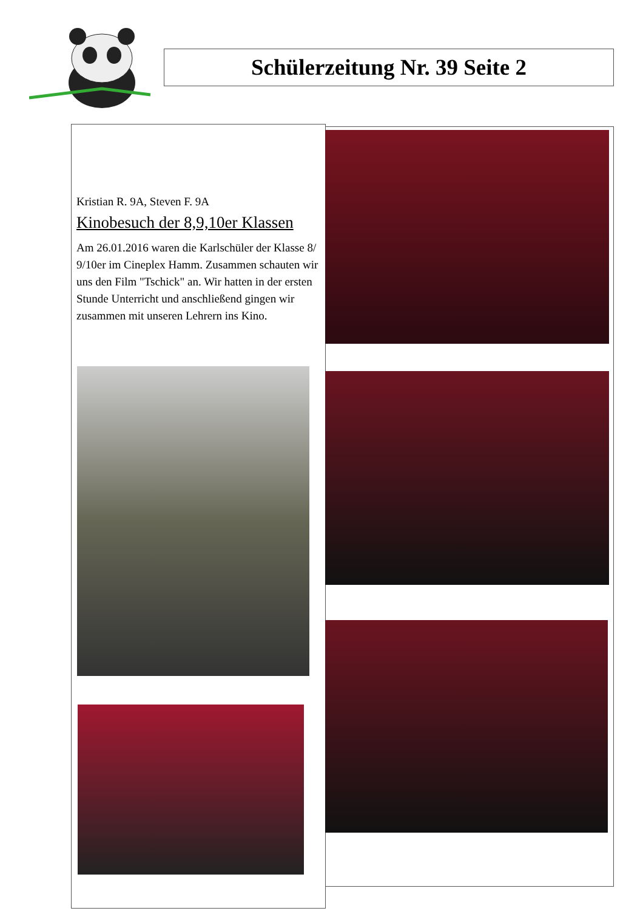Schülerzeitung Nr. 39 Seite 2
Kristian R. 9A, Steven F. 9A
Kinobesuch der 8,9,10er Klassen
Am 26.01.2016 waren die Karlschüler der Klasse 8/ 9/10er im Cineplex Hamm. Zusammen schauten wir uns den Film "Tschick" an. Wir hatten in der ersten Stunde Unterricht und anschließend gingen wir zusammen mit unseren Lehrern ins Kino.